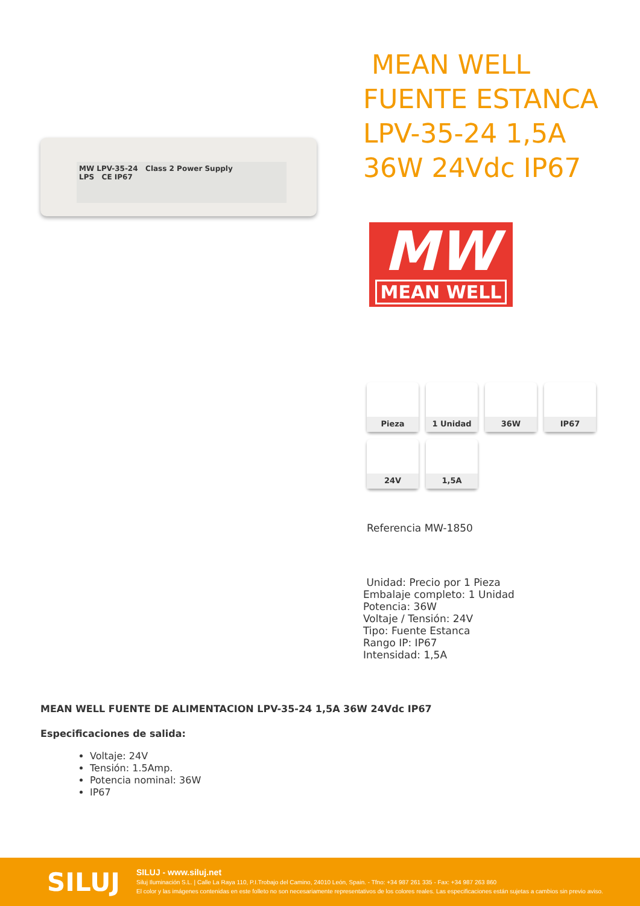MW LPV-35-24 Class 2 Power Supply
LPS CE IP67
MEAN WELL
FUENTE ESTANCA
LPV-35-24 1,5A
36W 24Vdc IP67
MW
MEAN WELL
Pieza
1 Unidad
36W
IP67
24V
1,5A
Referencia MW-1850
Unidad: Precio por 1 Pieza
Embalaje completo: 1 Unidad
Potencia: 36W
Voltaje / Tensión: 24V
Tipo: Fuente Estanca
Rango IP: IP67
Intensidad: 1,5A
MEAN WELL FUENTE DE ALIMENTACION LPV-35-24 1,5A 36W 24Vdc IP67
Especificaciones de salida:
Voltaje: 24V
Tensión: 1.5Amp.
Potencia nominal: 36W
IP67
SILUJ
SILUJ - www.siluj.net
Siluj Iluminación S.L. | Calle La Raya 110, P.I.Trobajo del Camino, 24010 León, Spain. - Tfno: +34 987 261 335 - Fax: +34 987 263 860
El color y las imágenes contenidas en este folleto no son necesariamente representativos de los colores reales. Las especificaciones están sujetas a cambios sin previo aviso.